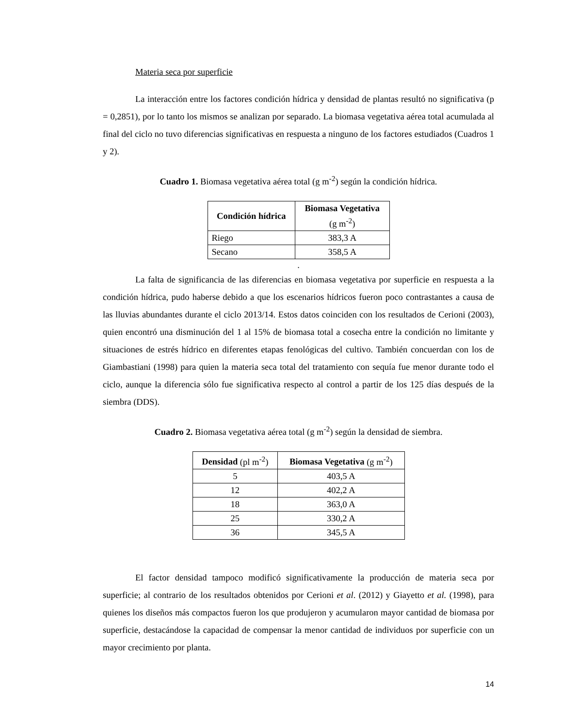Materia seca por superficie
La interacción entre los factores condición hídrica y densidad de plantas resultó no significativa (p = 0,2851), por lo tanto los mismos se analizan por separado. La biomasa vegetativa aérea total acumulada al final del ciclo no tuvo diferencias significativas en respuesta a ninguno de los factores estudiados (Cuadros 1 y 2).
Cuadro 1. Biomasa vegetativa aérea total (g m<sup>-2</sup>) según la condición hídrica.
| Condición hídrica | Biomasa Vegetativa (g m<sup>-2</sup>) |
| --- | --- |
| Riego | 383,3 A |
| Secano | 358,5 A |
.
La falta de significancia de las diferencias en biomasa vegetativa por superficie en respuesta a la condición hídrica, pudo haberse debido a que los escenarios hídricos fueron poco contrastantes a causa de las lluvias abundantes durante el ciclo 2013/14. Estos datos coinciden con los resultados de Cerioni (2003), quien encontró una disminución del 1 al 15% de biomasa total a cosecha entre la condición no limitante y situaciones de estrés hídrico en diferentes etapas fenológicas del cultivo. También concuerdan con los de Giambastiani (1998) para quien la materia seca total del tratamiento con sequía fue menor durante todo el ciclo, aunque la diferencia sólo fue significativa respecto al control a partir de los 125 días después de la siembra (DDS).
Cuadro 2. Biomasa vegetativa aérea total (g m<sup>-2</sup>) según la densidad de siembra.
| Densidad (pl m<sup>-2</sup>) | Biomasa Vegetativa (g m<sup>-2</sup>) |
| --- | --- |
| 5 | 403,5 A |
| 12 | 402,2 A |
| 18 | 363,0 A |
| 25 | 330,2 A |
| 36 | 345,5 A |
El factor densidad tampoco modificó significativamente la producción de materia seca por superficie; al contrario de los resultados obtenidos por Cerioni et al. (2012) y Giayetto et al. (1998), para quienes los diseños más compactos fueron los que produjeron y acumularon mayor cantidad de biomasa por superficie, destacándose la capacidad de compensar la menor cantidad de individuos por superficie con un mayor crecimiento por planta.
14